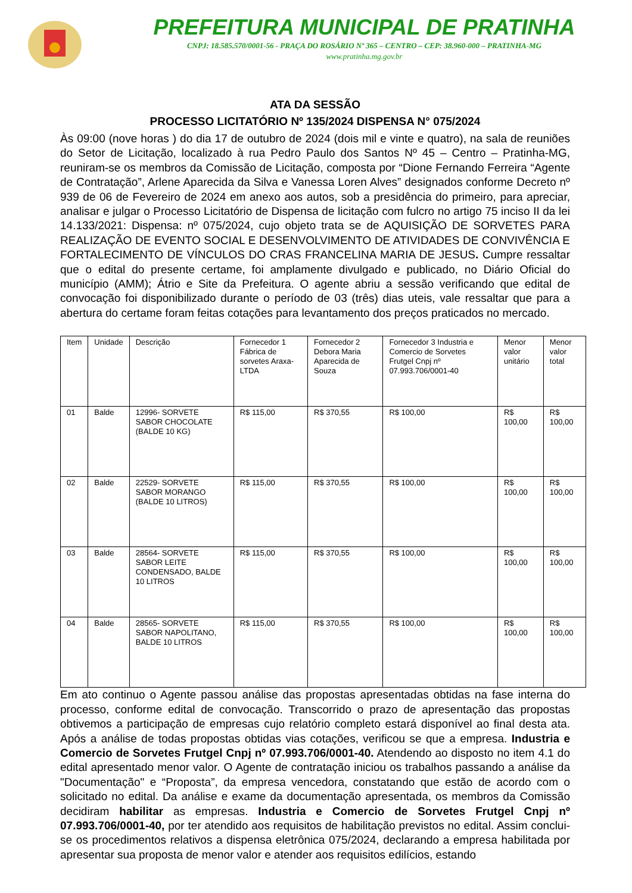PREFEITURA MUNICIPAL DE PRATINHA
CNPJ: 18.585.570/0001-56 - PRAÇA DO ROSÁRIO Nº 365 – CENTRO – CEP: 38.960-000 – PRATINHA-MG
www.pratinha.mg.gov.br
ATA DA SESSÃO
PROCESSO LICITATÓRIO Nº 135/2024 DISPENSA N° 075/2024
Às 09:00 (nove horas ) do dia 17 de outubro de 2024 (dois mil e vinte e quatro), na sala de reuniões do Setor de Licitação, localizado à rua Pedro Paulo dos Santos Nº 45 – Centro – Pratinha-MG, reuniram-se os membros da Comissão de Licitação, composta por “Dione Fernando Ferreira “Agente de Contratação”, Arlene Aparecida da Silva e Vanessa Loren Alves” designados conforme Decreto nº 939 de 06 de Fevereiro de 2024 em anexo aos autos, sob a presidência do primeiro, para apreciar, analisar e julgar o Processo Licitatório de Dispensa de licitação com fulcro no artigo 75 inciso II da lei 14.133/2021: Dispensa: nº 075/2024, cujo objeto trata se de AQUISIÇÃO DE SORVETES PARA REALIZAÇÃO DE EVENTO SOCIAL E DESENVOLVIMENTO DE ATIVIDADES DE CONVIVÊNCIA E FORTALECIMENTO DE VÍNCULOS DO CRAS FRANCELINA MARIA DE JESUS. Cumpre ressaltar que o edital do presente certame, foi amplamente divulgado e publicado, no Diário Oficial do município (AMM); Átrio e Site da Prefeitura. O agente abriu a sessão verificando que edital de convocação foi disponibilizado durante o período de 03 (três) dias uteis, vale ressaltar que para a abertura do certame foram feitas cotações para levantamento dos preços praticados no mercado.
| Item | Unidade | Descrição | Fornecedor 1 Fábrica de sorvetes Araxa-LTDA | Fornecedor 2 Debora Maria Aparecida de Souza | Fornecedor 3 Industria e Comercio de Sorvetes Frutgel Cnpj nº 07.993.706/0001-40 | Menor valor unitário | Menor valor total |
| 01 | Balde | 12996- SORVETE SABOR CHOCOLATE (BALDE 10 KG) | R$ 115,00 | R$ 370,55 | R$ 100,00 | R$ 100,00 | R$ 100,00 |
| 02 | Balde | 22529- SORVETE SABOR MORANGO (BALDE 10 LITROS) | R$ 115,00 | R$ 370,55 | R$ 100,00 | R$ 100,00 | R$ 100,00 |
| 03 | Balde | 28564- SORVETE SABOR LEITE CONDENSADO, BALDE 10 LITROS | R$ 115,00 | R$ 370,55 | R$ 100,00 | R$ 100,00 | R$ 100,00 |
| 04 | Balde | 28565- SORVETE SABOR NAPOLITANO, BALDE 10 LITROS | R$ 115,00 | R$ 370,55 | R$ 100,00 | R$ 100,00 | R$ 100,00 |
Em ato continuo o Agente passou análise das propostas apresentadas obtidas na fase interna do processo, conforme edital de convocação. Transcorrido o prazo de apresentação das propostas obtivemos a participação de empresas cujo relatório completo estará disponível ao final desta ata. Após a análise de todas propostas obtidas vias cotações, verificou se que a empresa. Industria e Comercio de Sorvetes Frutgel Cnpj nº 07.993.706/0001-40. Atendendo ao disposto no item 4.1 do edital apresentado menor valor. O Agente de contratação iniciou os trabalhos passando a análise da "Documentação" e “Proposta”, da empresa vencedora, constatando que estão de acordo com o solicitado no edital. Da análise e exame da documentação apresentada, os membros da Comissão decidiram habilitar as empresas. Industria e Comercio de Sorvetes Frutgel Cnpj nº 07.993.706/0001-40, por ter atendido aos requisitos de habilitação previstos no edital. Assim conclui-se os procedimentos relativos a dispensa eletrônica 075/2024, declarando a empresa habilitada por apresentar sua proposta de menor valor e atender aos requisitos edilícios, estando